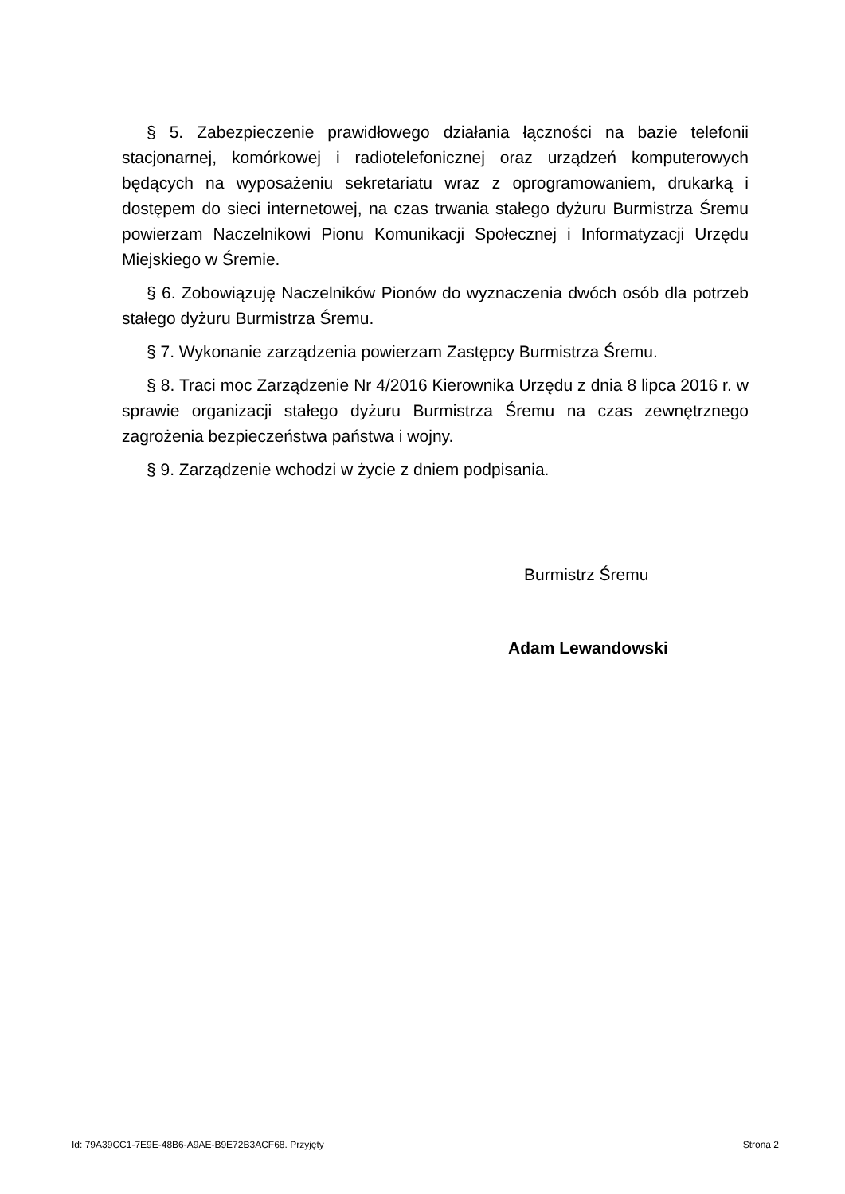§ 5. Zabezpieczenie prawidłowego działania łączności na bazie telefonii stacjonarnej, komórkowej i radiotelefonicznej oraz urządzeń komputerowych będących na wyposażeniu sekretariatu wraz z oprogramowaniem, drukarką i dostępem do sieci internetowej, na czas trwania stałego dyżuru Burmistrza Śremu powierzam Naczelnikowi Pionu Komunikacji Społecznej i Informatyzacji Urzędu Miejskiego w Śremie.
§ 6. Zobowiązuję Naczelników Pionów do wyznaczenia dwóch osób dla potrzeb stałego dyżuru Burmistrza Śremu.
§ 7. Wykonanie zarządzenia powierzam Zastępcy Burmistrza Śremu.
§ 8. Traci moc Zarządzenie Nr 4/2016 Kierownika Urzędu z dnia 8 lipca 2016 r. w sprawie organizacji stałego dyżuru Burmistrza Śremu na czas zewnętrznego zagrożenia bezpieczeństwa państwa i wojny.
§ 9. Zarządzenie wchodzi w życie z dniem podpisania.
Burmistrz Śremu
Adam Lewandowski
Id: 79A39CC1-7E9E-48B6-A9AE-B9E72B3ACF68. Przyjęty Strona 2